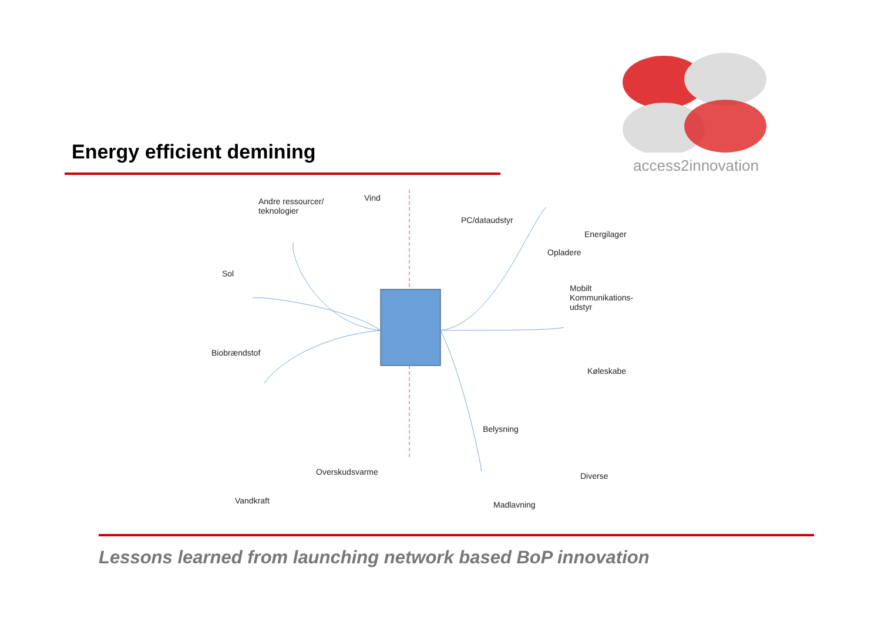Energy efficient demining
access2innovation
Andre ressourcer/
teknologier
Vind
Sol
Biobrændstof
Vandkraft
Overskudsvarme
PC/dataudstyr
Energilager
Opladere
Mobilt
Kommunikations-
udstyr
Køleskabe
Belysning
Diverse
Madlavning
Lessons learned from launching network based BoP innovation